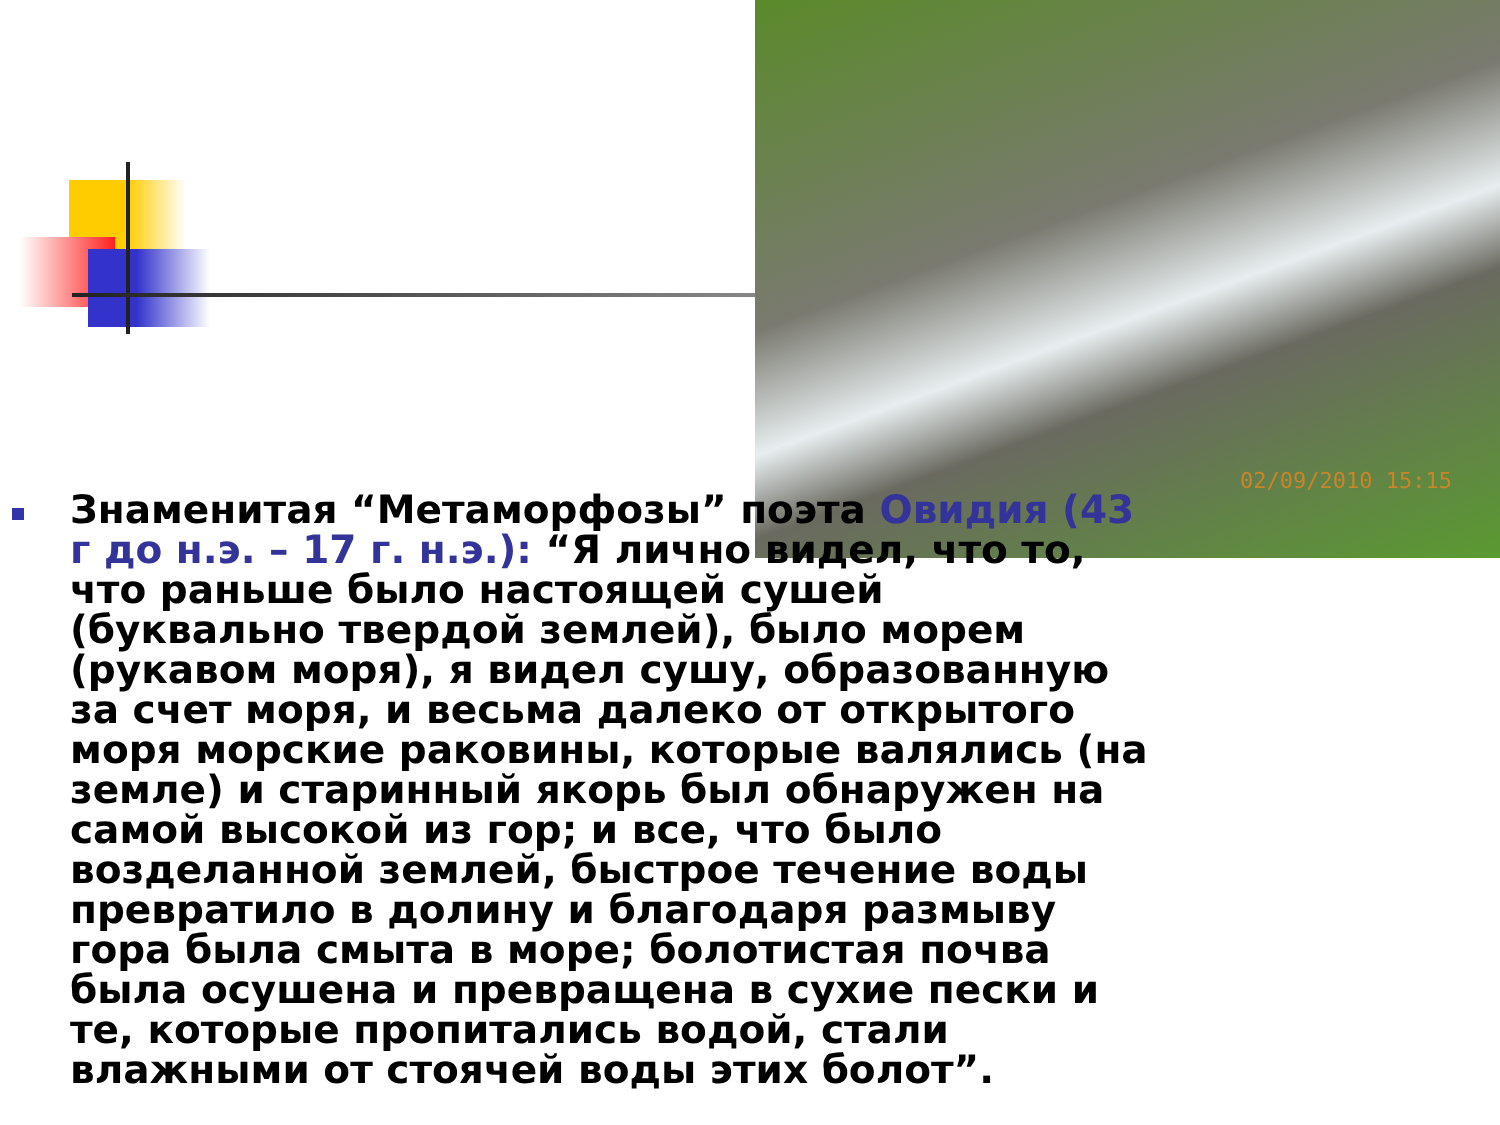02/09/2010 15:15
Знаменитая “Метаморфозы” поэта Овидия (43 г до н.э. – 17 г. н.э.): “Я лично видел, что то, что раньше было настоящей сушей (буквально твердой землей), было морем (рукавом моря), я видел сушу, образованную за счет моря, и весьма далеко от открытого моря морские раковины, которые валялись (на земле) и старинный якорь был обнаружен на самой высокой из гор; и все, что было возделанной землей, быстрое течение воды превратило в долину и благодаря размыву гора была смыта в море; болотистая почва была осушена и превращена в сухие пески и те, которые пропитались водой, стали влажными от стоячей воды этих болот”.